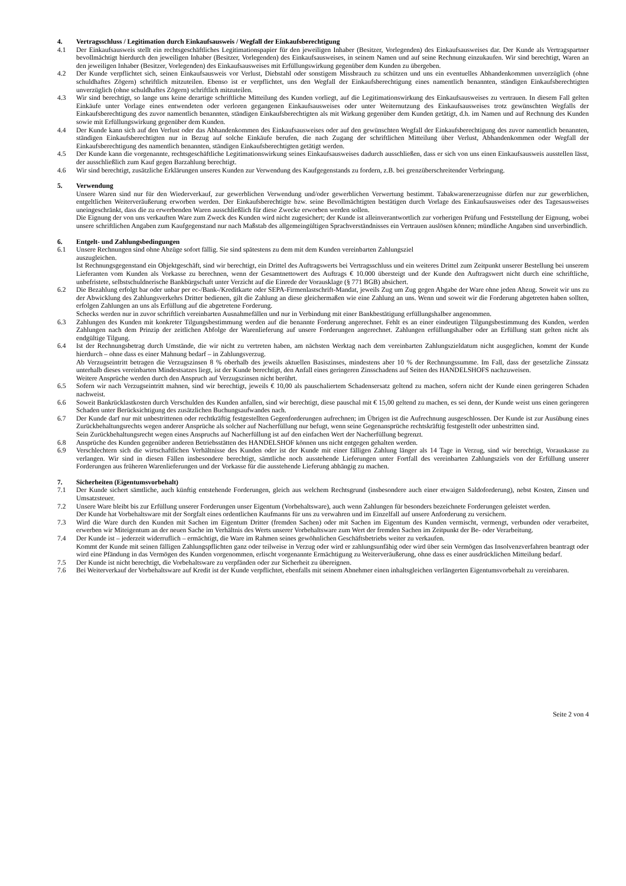4. Vertragsschluss / Legitimation durch Einkaufsausweis / Wegfall der Einkaufsberechtigung
4.1 Der Einkaufsausweis stellt ein rechtsgeschäftliches Legitimationspapier für den jeweiligen Inhaber (Besitzer, Vorlegenden) des Einkaufsausweises dar. Der Kunde als Vertragspartner bevollmächtigt hierdurch den jeweiligen Inhaber (Besitzer, Vorlegenden) des Einkaufsausweises, in seinem Namen und auf seine Rechnung einzukaufen. Wir sind berechtigt, Waren an den jeweiligen Inhaber (Besitzer, Vorlegenden) des Einkaufsausweises mit Erfüllungswirkung gegenüber dem Kunden zu übergeben.
4.2 Der Kunde verpflichtet sich, seinen Einkaufsausweis vor Verlust, Diebstahl oder sonstigem Missbrauch zu schützen und uns ein eventuelles Abhandenkommen unverzüglich (ohne schuldhaftes Zögern) schriftlich mitzuteilen. Ebenso ist er verpflichtet, uns den Wegfall der Einkaufsberechtigung eines namentlich benannten, ständigen Einkaufsberechtigten unverzüglich (ohne schuldhaftes Zögern) schriftlich mitzuteilen.
4.3 Wir sind berechtigt, so lange uns keine derartige schriftliche Mitteilung des Kunden vorliegt, auf die Legitimationswirkung des Einkaufsausweises zu vertrauen. In diesem Fall gelten Einkäufe unter Vorlage eines entwendeten oder verloren gegangenen Einkaufsausweises oder unter Weiternutzung des Einkaufsausweises trotz gewünschten Wegfalls der Einkaufsberechtigung des zuvor namentlich benannten, ständigen Einkaufsberechtigten als mit Wirkung gegenüber dem Kunden getätigt, d.h. im Namen und auf Rechnung des Kunden sowie mit Erfüllungswirkung gegenüber dem Kunden.
4.4 Der Kunde kann sich auf den Verlust oder das Abhandenkommen des Einkaufsausweises oder auf den gewünschten Wegfall der Einkaufsberechtigung des zuvor namentlich benannten, ständigen Einkaufsberechtigten nur in Bezug auf solche Einkäufe berufen, die nach Zugang der schriftlichen Mitteilung über Verlust, Abhandenkommen oder Wegfall der Einkaufsberechtigung des namentlich benannten, ständigen Einkaufsberechtigten getätigt werden.
4.5 Der Kunde kann die vorgenannte, rechtsgeschäftliche Legitimationswirkung seines Einkaufsausweises dadurch ausschließen, dass er sich von uns einen Einkaufsausweis ausstellen lässt, der ausschließlich zum Kauf gegen Barzahlung berechtigt.
4.6 Wir sind berechtigt, zusätzliche Erklärungen unseres Kunden zur Verwendung des Kaufgegenstands zu fordern, z.B. bei grenzüberschreitender Verbringung.
5. Verwendung
Unsere Waren sind nur für den Wiederverkauf, zur gewerblichen Verwendung und/oder gewerblichen Verwertung bestimmt. Tabakwarenerzeugnisse dürfen nur zur gewerblichen, entgeltlichen Weiterveräußerung erworben werden. Der Einkaufsberechtigte bzw. seine Bevollmächtigten bestätigen durch Vorlage des Einkaufsausweises oder des Tagesausweises uneingeschränkt, dass die zu erwerbenden Waren ausschließlich für diese Zwecke erworben werden sollen.
Die Eignung der von uns verkauften Ware zum Zweck des Kunden wird nicht zugesichert; der Kunde ist alleinverantwortlich zur vorherigen Prüfung und Feststellung der Eignung, wobei unsere schriftlichen Angaben zum Kaufgegenstand nur nach Maßstab des allgemeingültigen Sprachverständnisses ein Vertrauen auslösen können; mündliche Angaben sind unverbindlich.
6. Entgelt- und Zahlungsbedingungen
6.1 Unsere Rechnungen sind ohne Abzüge sofort fällig. Sie sind spätestens zu dem mit dem Kunden vereinbarten Zahlungsziel
auszugleichen.
Ist Rechnungsgegenstand ein Objektgeschäft, sind wir berechtigt, ein Drittel des Auftragswerts bei Vertragsschluss und ein weiteres Drittel zum Zeitpunkt unserer Bestellung bei unserem Lieferanten vom Kunden als Vorkasse zu berechnen, wenn der Gesamtnettowert des Auftrags € 10.000 übersteigt und der Kunde den Auftragswert nicht durch eine schriftliche, unbefristete, selbstschuldnerische Bankbürgschaft unter Verzicht auf die Einrede der Vorausklage (§ 771 BGB) absichert.
6.2 Die Bezahlung erfolgt bar oder unbar per ec-/Bank-/Kreditkarte oder SEPA-Firmenlastschrift-Mandat, jeweils Zug um Zug gegen Abgabe der Ware ohne jeden Abzug. Soweit wir uns zu der Abwicklung des Zahlungsverkehrs Dritter bedienen, gilt die Zahlung an diese gleichermaßen wie eine Zahlung an uns. Wenn und soweit wir die Forderung abgetreten haben sollten, erfolgen Zahlungen an uns als Erfüllung auf die abgetretene Forderung.
Schecks werden nur in zuvor schriftlich vereinbarten Ausnahmefällen und nur in Verbindung mit einer Bankbestätigung erfüllungshalber angenommen.
6.3 Zahlungen des Kunden mit konkreter Tilgungsbestimmung werden auf die benannte Forderung angerechnet. Fehlt es an einer eindeutigen Tilgungsbestimmung des Kunden, werden Zahlungen nach dem Prinzip der zeitlichen Abfolge der Warenlieferung auf unsere Forderungen angerechnet. Zahlungen erfüllungshalber oder an Erfüllung statt gelten nicht als endgültige Tilgung.
6.4 Ist der Rechnungsbetrag durch Umstände, die wir nicht zu vertreten haben, am nächsten Werktag nach dem vereinbarten Zahlungszieldatum nicht ausgeglichen, kommt der Kunde hierdurch – ohne dass es einer Mahnung bedarf – in Zahlungsverzug.
Ab Verzugseintritt betragen die Verzugszinsen 8 % oberhalb des jeweils aktuellen Basiszinses, mindestens aber 10 % der Rechnungssumme. Im Fall, dass der gesetzliche Zinssatz unterhalb dieses vereinbarten Mindestsatzes liegt, ist der Kunde berechtigt, den Anfall eines geringeren Zinsschadens auf Seiten des HANDELSHOFS nachzuweisen.
Weitere Ansprüche werden durch den Anspruch auf Verzugszinsen nicht berührt.
6.5 Sofern wir nach Verzugseintritt mahnen, sind wir berechtigt, jeweils € 10,00 als pauschaliertem Schadensersatz geltend zu machen, sofern nicht der Kunde einen geringeren Schaden nachweist.
6.6 Soweit Bankrücklastkosten durch Verschulden des Kunden anfallen, sind wir berechtigt, diese pauschal mit € 15,00 geltend zu machen, es sei denn, der Kunde weist uns einen geringeren Schaden unter Berücksichtigung des zusätzlichen Buchungsaufwandes nach.
6.7 Der Kunde darf nur mit unbestrittenen oder rechtkräftig festgestellten Gegenforderungen aufrechnen; im Übrigen ist die Aufrechnung ausgeschlossen. Der Kunde ist zur Ausübung eines Zurückbehaltungsrechts wegen anderer Ansprüche als solcher auf Nacherfüllung nur befugt, wenn seine Gegenansprüche rechtskräftig festgestellt oder unbestritten sind.
Sein Zurückbehaltungsrecht wegen eines Anspruchs auf Nacherfüllung ist auf den einfachen Wert der Nacherfüllung begrenzt.
6.8 Ansprüche des Kunden gegenüber anderen Betriebsstätten des HANDELSHOF können uns nicht entgegen gehalten werden.
6.9 Verschlechtern sich die wirtschaftlichen Verhältnisse des Kunden oder ist der Kunde mit einer fälligen Zahlung länger als 14 Tage in Verzug, sind wir berechtigt, Vorauskasse zu verlangen. Wir sind in diesen Fällen insbesondere berechtigt, sämtliche noch ausstehende Lieferungen unter Fortfall des vereinbarten Zahlungsziels von der Erfüllung unserer Forderungen aus früheren Warenlieferungen und der Vorkasse für die ausstehende Lieferung abhängig zu machen.
7. Sicherheiten (Eigentumsvorbehalt)
7.1 Der Kunde sichert sämtliche, auch künftig entstehende Forderungen, gleich aus welchem Rechtsgrund (insbesondere auch einer etwaigen Saldoforderung), nebst Kosten, Zinsen und Umsatzsteuer.
7.2 Unsere Ware bleibt bis zur Erfüllung unserer Forderungen unser Eigentum (Vorbehaltsware), auch wenn Zahlungen für besonders bezeichnete Forderungen geleistet werden.
Der Kunde hat Vorbehaltsware mit der Sorgfalt eines ordentlichen Kaufmanns für uns zu verwahren und im Einzelfall auf unsere Anforderung zu versichern.
7.3 Wird die Ware durch den Kunden mit Sachen im Eigentum Dritter (fremden Sachen) oder mit Sachen im Eigentum des Kunden vermischt, vermengt, verbunden oder verarbeitet, erwerben wir Miteigentum an der neuen Sache im Verhältnis des Werts unserer Vorbehaltsware zum Wert der fremden Sachen im Zeitpunkt der Be- oder Verarbeitung.
7.4 Der Kunde ist – jederzeit widerruflich – ermächtigt, die Ware im Rahmen seines gewöhnlichen Geschäftsbetriebs weiter zu verkaufen.
Kommt der Kunde mit seinen fälligen Zahlungspflichten ganz oder teilweise in Verzug oder wird er zahlungsunfähig oder wird über sein Vermögen das Insolvenzverfahren beantragt oder wird eine Pfändung in das Vermögen des Kunden vorgenommen, erlischt vorgenannte Ermächtigung zu Weiterveräußerung, ohne dass es einer ausdrücklichen Mitteilung bedarf.
7.5 Der Kunde ist nicht berechtigt, die Vorbehaltsware zu verpfänden oder zur Sicherheit zu übereignen.
7.6 Bei Weiterverkauf der Vorbehaltsware auf Kredit ist der Kunde verpflichtet, ebenfalls mit seinem Abnehmer einen inhaltsgleichen verlängerten Eigentumsvorbehalt zu vereinbaren.
Seite 2 von 4